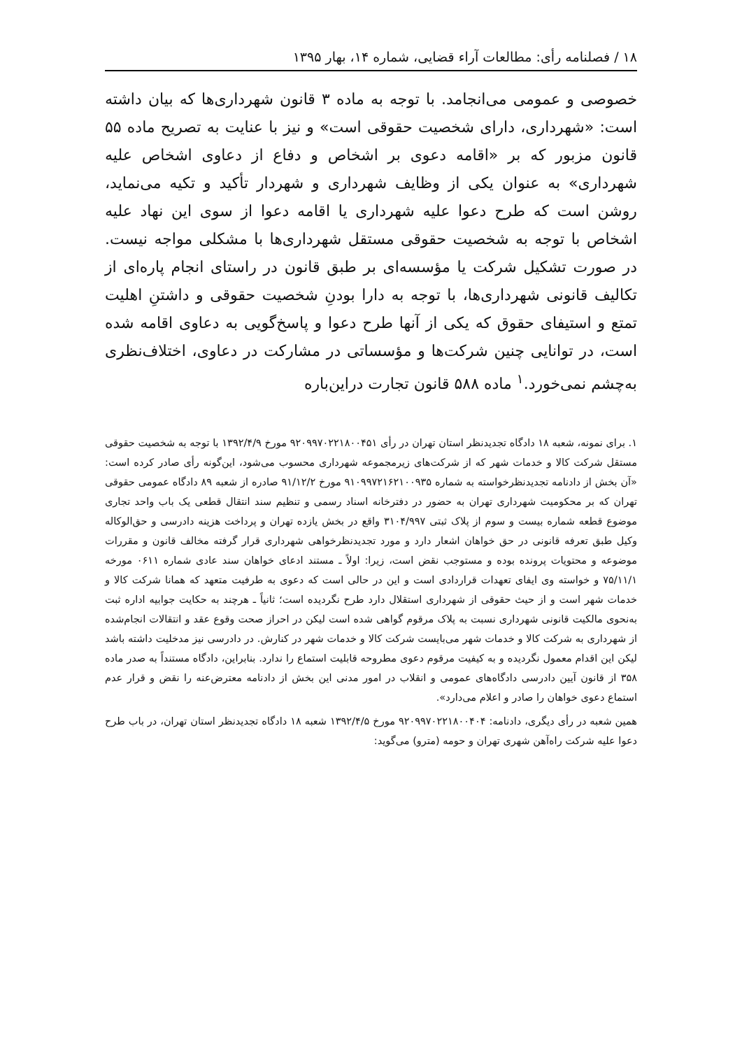۱۸ / فصلنامه رأی: مطالعات آراء قضایی، شماره ۱۴، بهار ۱۳۹۵
خصوصی و عمومی می‌انجامد. با توجه به ماده ۳ قانون شهرداری‌ها که بیان داشته است: «شهرداری، دارای شخصیت حقوقی است» و نیز با عنایت به تصریح ماده ۵۵ قانون مزبور که بر «اقامه دعوی بر اشخاص و دفاع از دعاوی اشخاص علیه شهرداری» به عنوان یکی از وظایف شهرداری و شهردار تأکید و تکیه می‌نماید، روشن است که طرح دعوا علیه شهرداری یا اقامه دعوا از سوی این نهاد علیه اشخاص با توجه به شخصیت حقوقی مستقل شهرداری‌ها با مشکلی مواجه نیست. در صورت تشکیل شرکت یا مؤسسه‌ای بر طبق قانون در راستای انجام پاره‌ای از تکالیف قانونی شهرداری‌ها، با توجه به دارا بودنِ شخصیت حقوقی و داشتنِ اهلیت تمتع و استیفای حقوق که یکی از آنها طرح دعوا و پاسخ‌گویی به دعاوی اقامه شده است، در توانایی چنین شرکت‌ها و مؤسساتی در مشارکت در دعاوی، اختلاف‌نظری به‌چشم نمی‌خورد.<sup>۱</sup> ماده ۵۸۸ قانون تجارت دراین‌باره
۱. برای نمونه، شعبه ۱۸ دادگاه تجدیدنظر استان تهران در رأی ۹۲۰۹۹۷۰۲۲۱۸۰۰۴۵۱ مورخ ۱۳۹۲/۴/۹ با توجه به شخصیت حقوقی مستقل شرکت کالا و خدمات شهر که از شرکت‌های زیرمجموعه شهرداری محسوب می‌شود، این‌گونه رأی صادر کرده است: «آن بخش از دادنامه تجدیدنظرخواسته به شماره ۹۱۰۹۹۷۲۱۶۲۱۰۰۹۳۵ مورخ ۹۱/۱۲/۲ صادره از شعبه ۸۹ دادگاه عمومی حقوقی تهران که بر محکومیت شهرداری تهران به حضور در دفترخانه اسناد رسمی و تنظیم سند انتقال قطعی یک باب واحد تجاری موضوع قطعه شماره بیست و سوم از پلاک ثبتی ۳۱۰۴/۹۹۷ واقع در بخش یازده تهران و پرداخت هزینه دادرسی و حق‌الوکاله وکیل طبق تعرفه قانونی در حق خواهان اشعار دارد و مورد تجدیدنظرخواهی شهرداری قرار گرفته مخالف قانون و مقررات موضوعه و محتویات پرونده بوده و مستوجب نقض است، زیرا: اولاً ـ مستند ادعای خواهان سند عادی شماره ۰۶۱۱ مورخه ۷۵/۱۱/۱ و خواسته وی ایفای تعهدات قراردادی است و این در حالی است که دعوی به طرفیت متعهد که همانا شرکت کالا و خدمات شهر است و از حیث حقوقی از شهرداری استقلال دارد طرح نگردیده است؛ ثانیاً ـ هرچند به حکایت جوابیه اداره ثبت به‌نحوی مالکیت قانونی شهرداری نسبت به پلاک مرقوم گواهی شده است لیکن در احراز صحت وقوع عقد و انتقالات انجام‌شده از شهرداری به شرکت کالا و خدمات شهر می‌بایست شرکت کالا و خدمات شهر در کنارش. در دادرسی نیز مدخلیت داشته باشد لیکن این اقدام معمول نگردیده و به کیفیت مرقوم دعوی مطروحه قابلیت استماع را ندارد. بنابراین، دادگاه مستنداً به صدر ماده ۳۵۸ از قانون آیین دادرسی دادگاه‌های عمومی و انقلاب در امور مدنی این بخش از دادنامه معترض‌عنه را نقض و قرار عدم استماع دعوی خواهان را صادر و اعلام می‌دارد».
همین شعبه در رأی دیگری، دادنامه: ۹۲۰۹۹۷۰۲۲۱۸۰۰۴۰۴ مورخ ۱۳۹۲/۴/۵ شعبه ۱۸ دادگاه تجدیدنظر استان تهران، در باب طرح دعوا علیه شرکت راه‌آهن شهری تهران و حومه (مترو) می‌گوید: